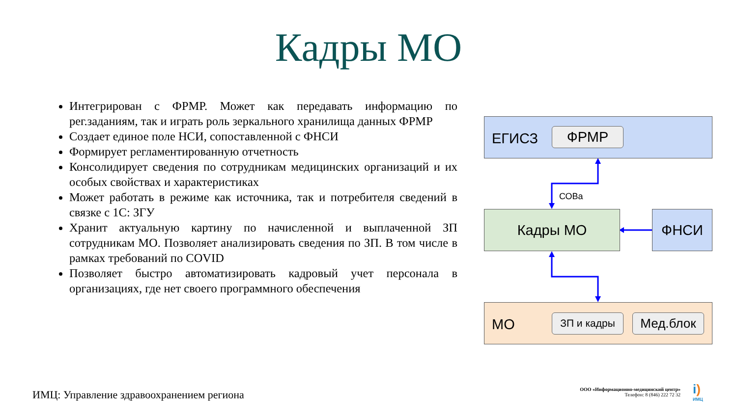Кадры МО
Интегрирован с ФРМР. Может как передавать информацию по рег.заданиям, так и играть роль зеркального хранилища данных ФРМР
Создает единое поле НСИ, сопоставленной с ФНСИ
Формирует регламентированную отчетность
Консолидирует сведения по сотрудникам медицинских организаций и их особых свойствах и характеристиках
Может работать в режиме как источника, так и потребителя сведений в связке с 1С: ЗГУ
Хранит актуальную картину по начисленной и выплаченной ЗП сотрудникам МО. Позволяет анализировать сведения по ЗП. В том числе в рамках требований по COVID
Позволяет быстро автоматизировать кадровый учет персонала в организациях, где нет своего программного обеспечения
ЕГИСЗ
ФРМР
СОВа
Кадры МО ФНСИ
МО ЗП и кадры Мед.блок
ИМЦ: Управление здравоохранением региона
ООО «Информационно-медицинский центр»
Телефон: 8 (846) 222 72 32
i)
ИМЦ